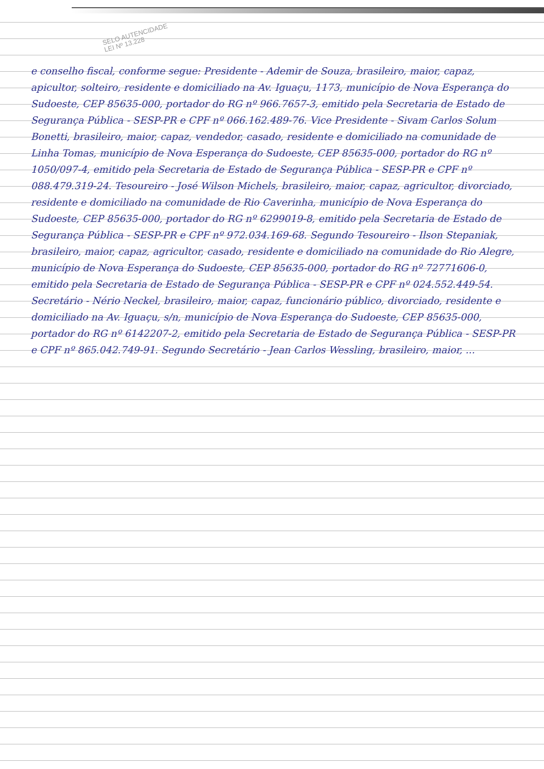SELO AUTENCIDADE
LEI Nº 13.228
e conselho fiscal, conforme segue: Presidente - Ademir de Souza, brasileiro, maior, capaz, apicultor, solteiro, residente e domiciliado na Av. Iguaçu, 1173, município de Nova Esperança do Sudoeste, CEP 85635-000, portador do RG nº 966.7657-3, emitido pela Secretaria de Estado de Segurança Pública - SESP-PR e CPF nº 066.162.489-76. Vice Presidente - Sivam Carlos Solum Bonetti, brasileiro, maior, capaz, vendedor, casado, residente e domiciliado na comunidade de Linha Tomas, município de Nova Esperança do Sudoeste, CEP 85635-000, portador do RG nº 1050/097-4, emitido pela Secretaria de Estado de Segurança Pública - SESP-PR e CPF nº 088.479.319-24. Tesoureiro - José Wilson Michels, brasileiro, maior, capaz, agricultor, divorciado, residente e domiciliado na comunidade de Rio Caverinha, município de Nova Esperança do Sudoeste, CEP 85635-000, portador do RG nº 6299019-8, emitido pela Secretaria de Estado de Segurança Pública - SESP-PR e CPF nº 972.034.169-68. Segundo Tesoureiro - Ilson Stepaniak, brasileiro, maior, capaz, agricultor, casado, residente e domiciliado na comunidade do Rio Alegre, município de Nova Esperança do Sudoeste, CEP 85635-000, portador do RG nº 72771606-0, emitido pela Secretaria de Estado de Segurança Pública - SESP-PR e CPF nº 024.552.449-54. Secretário - Nério Neckel, brasileiro, maior, capaz, funcionário público, divorciado, residente e domiciliado na Av. Iguaçu, s/n, município de Nova Esperança do Sudoeste, CEP 85635-000, portador do RG nº 6142207-2, emitido pela Secretaria de Estado de Segurança Pública - SESP-PR e CPF nº 865.042.749-91. Segundo Secretário - Jean Carlos Wessling, brasileiro, maior, ...